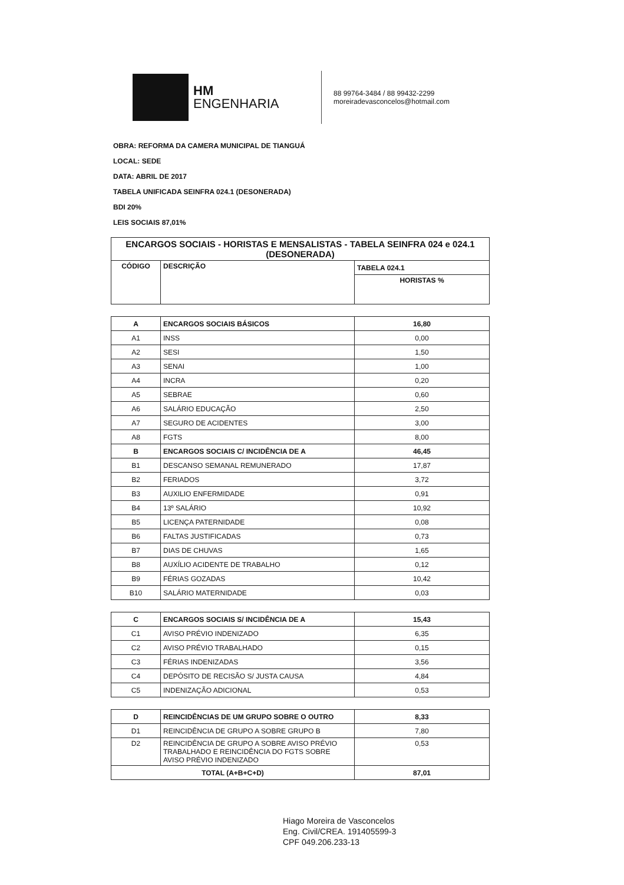HM
ENGENHARIA
88 99764-3484 / 88 99432-2299
moreiradevasconcelos@hotmail.com
OBRA: REFORMA DA CAMERA MUNICIPAL DE TIANGUÁ
LOCAL: SEDE
DATA: ABRIL DE 2017
TABELA UNIFICADA SEINFRA 024.1 (DESONERADA)
BDI 20%
LEIS SOCIAIS 87,01%
| ENCARGOS SOCIAIS - HORISTAS E MENSALISTAS - TABELA SEINFRA 024 e 024.1 (DESONERADA) | | |
| --- | --- | --- |
| CÓDIGO | DESCRIÇÃO | TABELA 024.1 |
| | | HORISTAS % |
| A | ENCARGOS SOCIAIS BÁSICOS | 16,80 |
| A1 | INSS | 0,00 |
| A2 | SESI | 1,50 |
| A3 | SENAI | 1,00 |
| A4 | INCRA | 0,20 |
| A5 | SEBRAE | 0,60 |
| A6 | SALÁRIO EDUCAÇÃO | 2,50 |
| A7 | SEGURO DE ACIDENTES | 3,00 |
| A8 | FGTS | 8,00 |
| B | ENCARGOS SOCIAIS C/ INCIDÊNCIA DE A | 46,45 |
| B1 | DESCANSO SEMANAL REMUNERADO | 17,87 |
| B2 | FERIADOS | 3,72 |
| B3 | AUXILIO ENFERMIDADE | 0,91 |
| B4 | 13º SALÁRIO | 10,92 |
| B5 | LICENÇA PATERNIDADE | 0,08 |
| B6 | FALTAS JUSTIFICADAS | 0,73 |
| B7 | DIAS DE CHUVAS | 1,65 |
| B8 | AUXÍLIO ACIDENTE DE TRABALHO | 0,12 |
| B9 | FÉRIAS GOZADAS | 10,42 |
| B10 | SALÁRIO MATERNIDADE | 0,03 |
| C | ENCARGOS SOCIAIS S/ INCIDÊNCIA DE A | 15,43 |
| C1 | AVISO PRÉVIO INDENIZADO | 6,35 |
| C2 | AVISO PRÉVIO TRABALHADO | 0,15 |
| C3 | FÉRIAS INDENIZADAS | 3,56 |
| C4 | DEPÓSITO DE RECISÃO S/ JUSTA CAUSA | 4,84 |
| C5 | INDENIZAÇÃO ADICIONAL | 0,53 |
| D | REINCIDÊNCIAS DE UM GRUPO SOBRE O OUTRO | 8,33 |
| D1 | REINCIDÊNCIA DE GRUPO A SOBRE GRUPO B | 7,80 |
| D2 | REINCIDÊNCIA DE GRUPO A SOBRE AVISO PRÉVIO TRABALHADO E REINCIDÊNCIA DO FGTS SOBRE AVISO PRÉVIO INDENIZADO | 0,53 |
| TOTAL (A+B+C+D) | | 87,01 |
Hiago Moreira de Vasconcelos
Eng. Civil/CREA. 191405599-3
CPF 049.206.233-13